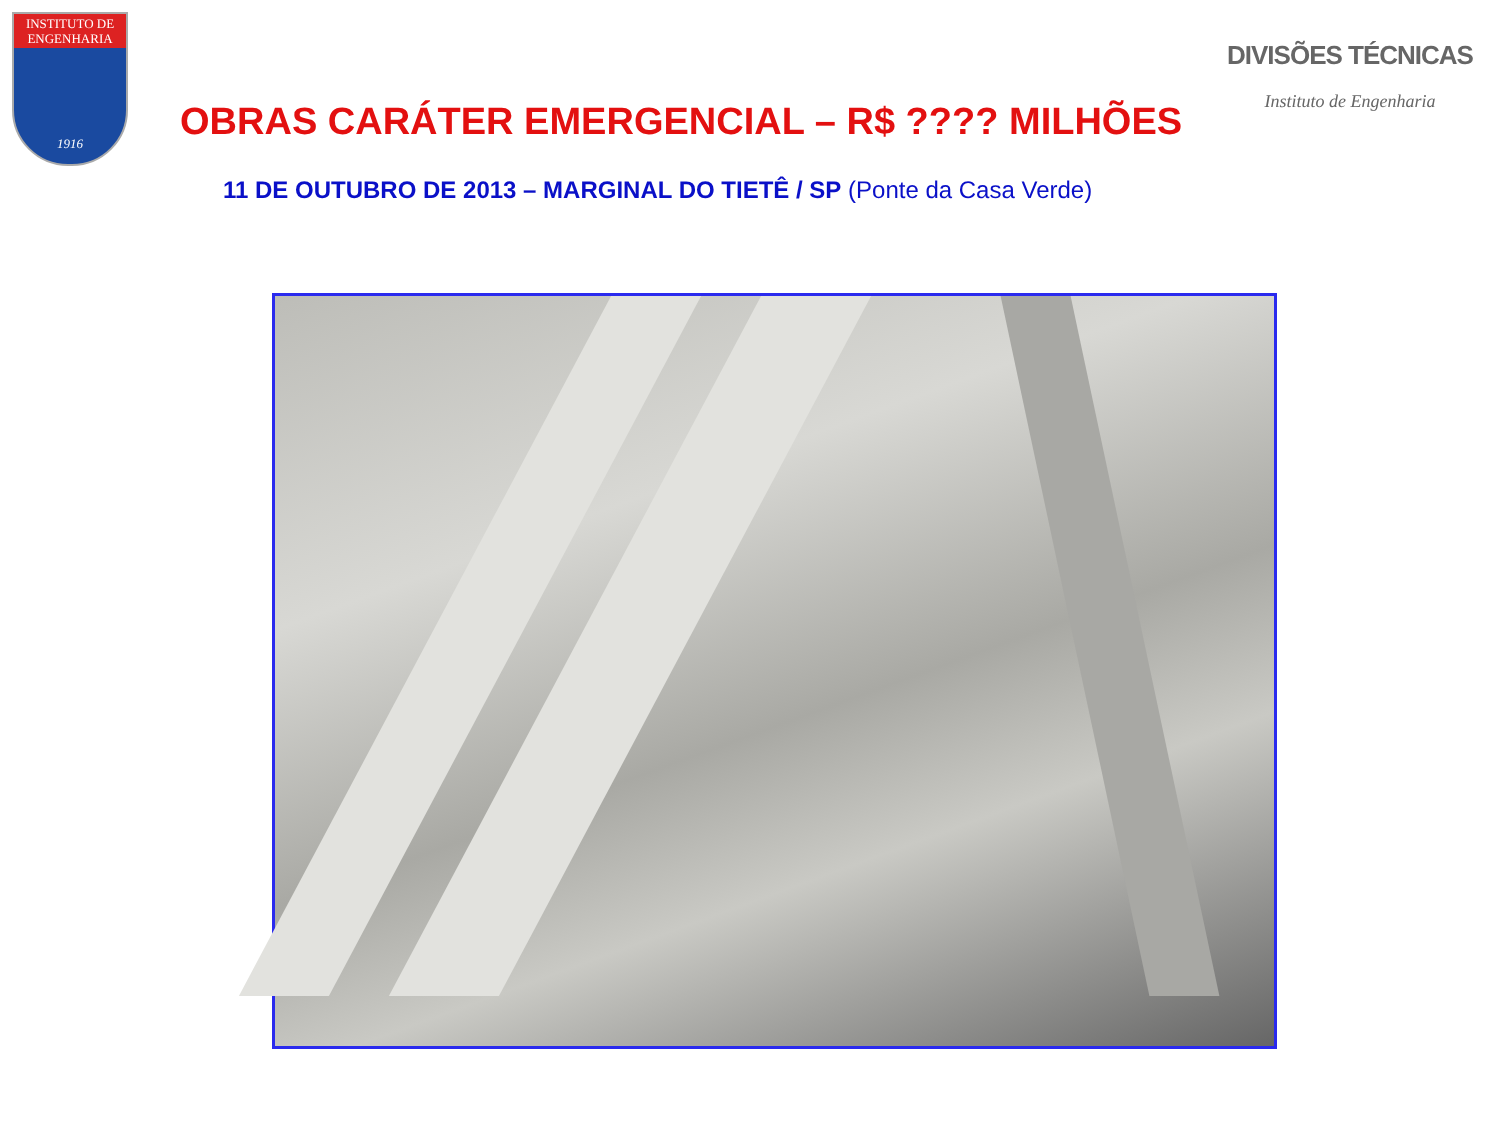INSTITUTO DE
ENGENHARIA
1916
DIVISÕES TÉCNICAS
Instituto de Engenharia
OBRAS CARÁTER EMERGENCIAL – R$ ???? MILHÕES
11 DE OUTUBRO DE 2013 – MARGINAL DO TIETÊ / SP (Ponte da Casa Verde)